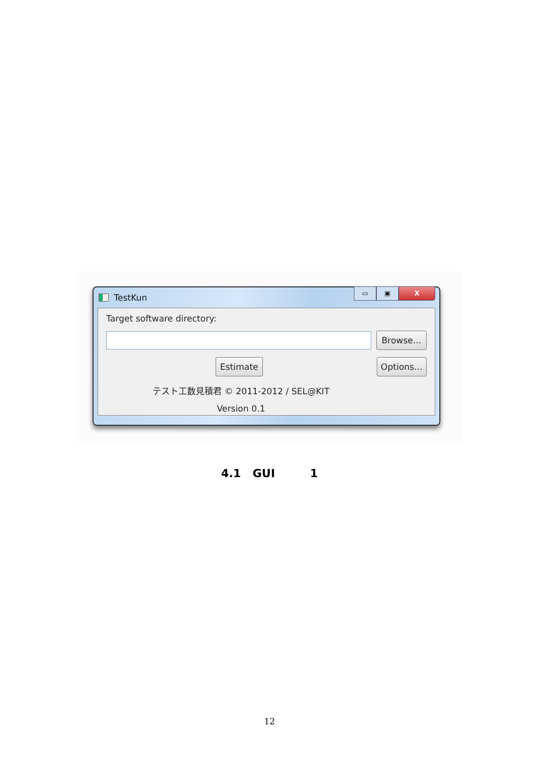TestKun
▭ ▣ X
Target software directory:
Browse...
Estimate
Options...
テスト工数見積君 © 2011-2012 / SEL@KIT
Version 0.1
4.1 GUI 1
12